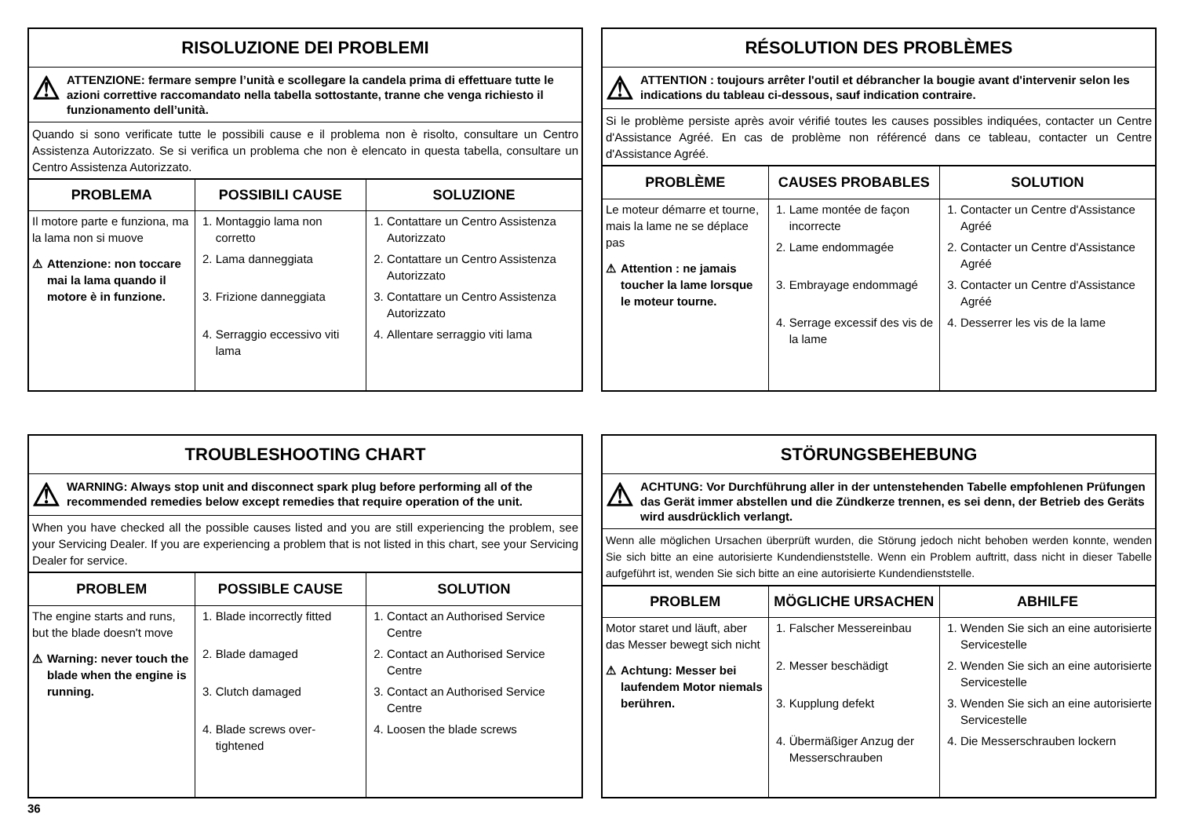RISOLUZIONE DEI PROBLEMI
⚠ ATTENZIONE: fermare sempre l’unità e scollegare la candela prima di effettuare tutte le azioni correttive raccomandato nella tabella sottostante, tranne che venga richiesto il funzionamento dell’unità.
Quando si sono verificate tutte le possibili cause e il problema non è risolto, consultare un Centro Assistenza Autorizzato. Se si verifica un problema che non è elencato in questa tabella, consultare un Centro Assistenza Autorizzato.
| PROBLEMA | POSSIBILI CAUSE | SOLUZIONE |
| --- | --- | --- |
| Il motore parte e funziona, ma la lama non si muove ⚠ Attenzione: non toccare mai la lama quando il motore è in funzione. | 1. Montaggio lama non corretto 2. Lama danneggiata 3. Frizione danneggiata 4. Serraggio eccessivo viti lama | 1. Contattare un Centro Assistenza Autorizzato 2. Contattare un Centro Assistenza Autorizzato 3. Contattare un Centro Assistenza Autorizzato 4. Allentare serraggio viti lama |
RÉSOLUTION DES PROBLÈMES
⚠ ATTENTION : toujours arrêter l'outil et débrancher la bougie avant d'intervenir selon les indications du tableau ci-dessous, sauf indication contraire.
Si le problème persiste après avoir vérifié toutes les causes possibles indiquées, contacter un Centre d'Assistance Agréé. En cas de problème non référencé dans ce tableau, contacter un Centre d'Assistance Agréé.
| PROBLÈME | CAUSES PROBABLES | SOLUTION |
| --- | --- | --- |
| Le moteur démarre et tourne, mais la lame ne se déplace pas ⚠ Attention : ne jamais toucher la lame lorsque le moteur tourne. | 1. Lame montée de façon incorrecte 2. Lame endommagée 3. Embrayage endommagé 4. Serrage excessif des vis de la lame | 1. Contacter un Centre d'Assistance Agréé 2. Contacter un Centre d'Assistance Agréé 3. Contacter un Centre d'Assistance Agréé 4. Desserrer les vis de la lame |
TROUBLESHOOTING CHART
⚠ WARNING: Always stop unit and disconnect spark plug before performing all of the recommended remedies below except remedies that require operation of the unit.
When you have checked all the possible causes listed and you are still experiencing the problem, see your Servicing Dealer. If you are experiencing a problem that is not listed in this chart, see your Servicing Dealer for service.
| PROBLEM | POSSIBLE CAUSE | SOLUTION |
| --- | --- | --- |
| The engine starts and runs, but the blade doesn't move ⚠ Warning: never touch the blade when the engine is running. | 1. Blade incorrectly fitted 2. Blade damaged 3. Clutch damaged 4. Blade screws over-tightened | 1. Contact an Authorised Service Centre 2. Contact an Authorised Service Centre 3. Contact an Authorised Service Centre 4. Loosen the blade screws |
STÖRUNGSBEHEBUNG
⚠ ACHTUNG: Vor Durchführung aller in der untenstehenden Tabelle empfohlenen Prüfungen das Gerät immer abstellen und die Zündkerze trennen, es sei denn, der Betrieb des Geräts wird ausdrücklich verlangt.
Wenn alle möglichen Ursachen überprüft wurden, die Störung jedoch nicht behoben werden konnte, wenden Sie sich bitte an eine autorisierte Kundendienststelle. Wenn ein Problem auftritt, dass nicht in dieser Tabelle aufgeführt ist, wenden Sie sich bitte an eine autorisierte Kundendienststelle.
| PROBLEM | MÖGLICHE URSACHEN | ABHILFE |
| --- | --- | --- |
| Motor staret und läuft, aber das Messer bewegt sich nicht ⚠ Achtung: Messer bei laufendem Motor niemals berühren. | 1. Falscher Messereinbau 2. Messer beschädigt 3. Kupplung defekt 4. Übermäßiger Anzug der Messerschrauben | 1. Wenden Sie sich an eine autorisierte Servicestelle 2. Wenden Sie sich an eine autorisierte Servicestelle 3. Wenden Sie sich an eine autorisierte Servicestelle 4. Die Messerschrauben lockern |
36